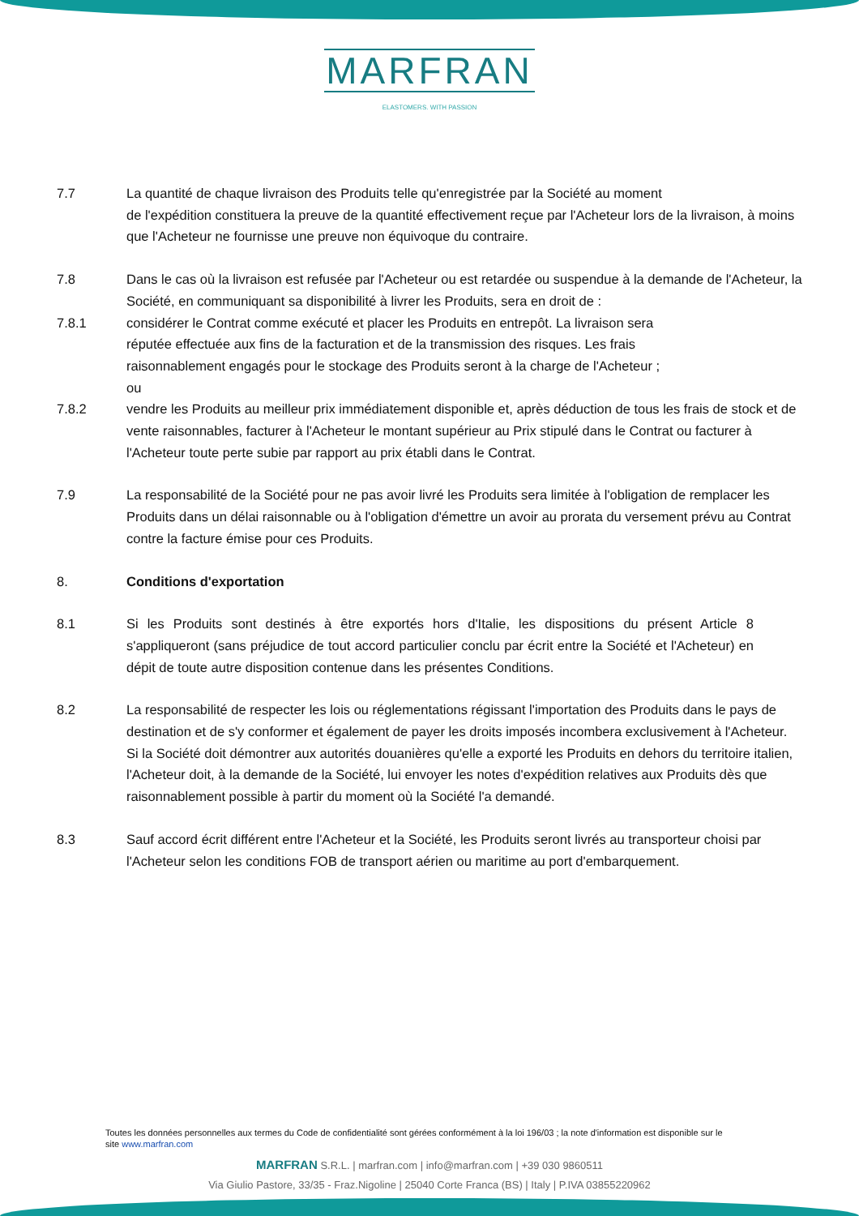MARFRAN
ELASTOMERS. WITH PASSION
7.7 La quantité de chaque livraison des Produits telle qu'enregistrée par la Société au moment
de l'expédition constituera la preuve de la quantité effectivement reçue par l'Acheteur lors de la livraison, à moins que l'Acheteur ne fournisse une preuve non équivoque du contraire.
7.8 Dans le cas où la livraison est refusée par l'Acheteur ou est retardée ou suspendue à la demande de l'Acheteur, la Société, en communiquant sa disponibilité à livrer les Produits, sera en droit de :
7.8.1 considérer le Contrat comme exécuté et placer les Produits en entrepôt. La livraison sera
réputée effectuée aux fins de la facturation et de la transmission des risques. Les frais
raisonnablement engagés pour le stockage des Produits seront à la charge de l'Acheteur ;
ou
7.8.2 vendre les Produits au meilleur prix immédiatement disponible et, après déduction de tous les frais de stock et de vente raisonnables, facturer à l'Acheteur le montant supérieur au Prix stipulé dans le Contrat ou facturer à l'Acheteur toute perte subie par rapport au prix établi dans le Contrat.
7.9 La responsabilité de la Société pour ne pas avoir livré les Produits sera limitée à l'obligation de remplacer les Produits dans un délai raisonnable ou à l'obligation d'émettre un avoir au prorata du versement prévu au Contrat contre la facture émise pour ces Produits.
8. Conditions d'exportation
8.1 Si les Produits sont destinés à être exportés hors d'Italie, les dispositions du présent Article 8 s'appliqueront (sans préjudice de tout accord particulier conclu par écrit entre la Société et l'Acheteur) en dépit de toute autre disposition contenue dans les présentes Conditions.
8.2 La responsabilité de respecter les lois ou réglementations régissant l'importation des Produits dans le pays de destination et de s'y conformer et également de payer les droits imposés incombera exclusivement à l'Acheteur. Si la Société doit démontrer aux autorités douanières qu'elle a exporté les Produits en dehors du territoire italien, l'Acheteur doit, à la demande de la Société, lui envoyer les notes d'expédition relatives aux Produits dès que raisonnablement possible à partir du moment où la Société l'a demandé.
8.3 Sauf accord écrit différent entre l'Acheteur et la Société, les Produits seront livrés au transporteur choisi par l'Acheteur selon les conditions FOB de transport aérien ou maritime au port d'embarquement.
Toutes les données personnelles aux termes du Code de confidentialité sont gérées conformément à la loi 196/03 ; la note d'information est disponible sur le site www.marfran.com
MARFRAN S.R.L. | marfran.com | info@marfran.com | +39 030 9860511
Via Giulio Pastore, 33/35 - Fraz.Nigoline | 25040 Corte Franca (BS) | Italy | P.IVA 03855220962